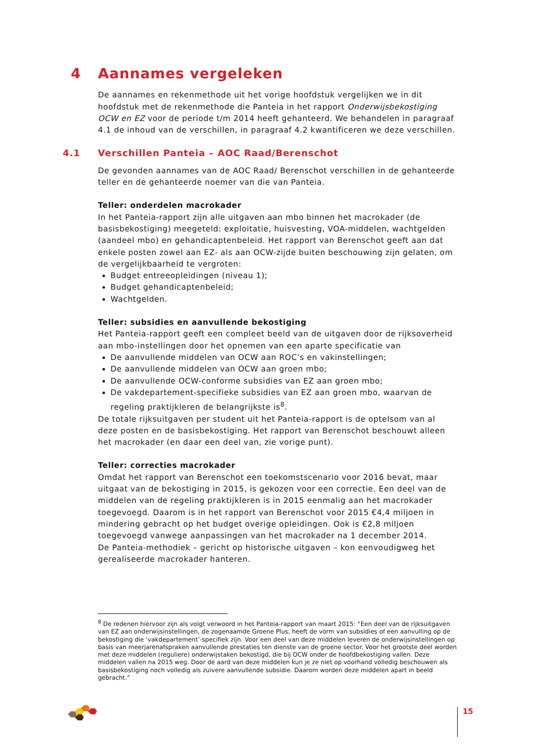4 Aannames vergeleken
De aannames en rekenmethode uit het vorige hoofdstuk vergelijken we in dit hoofdstuk met de rekenmethode die Panteia in het rapport Onderwijsbekostiging OCW en EZ voor de periode t/m 2014 heeft gehanteerd. We behandelen in paragraaf 4.1 de inhoud van de verschillen, in paragraaf 4.2 kwantificeren we deze verschillen.
4.1 Verschillen Panteia – AOC Raad/Berenschot
De gevonden aannames van de AOC Raad/ Berenschot verschillen in de gehanteerde teller en de gehanteerde noemer van die van Panteia.
Teller: onderdelen macrokader
In het Panteia-rapport zijn alle uitgaven aan mbo binnen het macrokader (de basisbekostiging) meegeteld: exploitatie, huisvesting, VOA-middelen, wachtgelden (aandeel mbo) en gehandicaptenbeleid. Het rapport van Berenschot geeft aan dat enkele posten zowel aan EZ- als aan OCW-zijde buiten beschouwing zijn gelaten, om de vergelijkbaarheid te vergroten:
Budget entreeopleidingen (niveau 1);
Budget gehandicaptenbeleid;
Wachtgelden.
Teller: subsidies en aanvullende bekostiging
Het Panteia-rapport geeft een compleet beeld van de uitgaven door de rijksoverheid aan mbo-instellingen door het opnemen van een aparte specificatie van
De aanvullende middelen van OCW aan ROC’s en vakinstellingen;
De aanvullende middelen van OCW aan groen mbo;
De aanvullende OCW-conforme subsidies van EZ aan groen mbo;
De vakdepartement-specifieke subsidies van EZ aan groen mbo, waarvan de regeling praktijkleren de belangrijkste is<sup>8</sup>.
De totale rijksuitgaven per student uit het Panteia-rapport is de optelsom van al deze posten en de basisbekostiging. Het rapport van Berenschot beschouwt alleen het macrokader (en daar een deel van, zie vorige punt).
Teller: correcties macrokader
Omdat het rapport van Berenschot een toekomstscenario voor 2016 bevat, maar uitgaat van de bekostiging in 2015, is gekozen voor een correctie. Een deel van de middelen van de regeling praktijkleren is in 2015 eenmalig aan het macrokader toegevoegd. Daarom is in het rapport van Berenschot voor 2015 €4,4 miljoen in mindering gebracht op het budget overige opleidingen. Ook is €2,8 miljoen toegevoegd vanwege aanpassingen van het macrokader na 1 december 2014.
De Panteia-methodiek – gericht op historische uitgaven – kon eenvoudigweg het gerealiseerde macrokader hanteren.
<sup>8</sup> De redenen hiervoor zijn als volgt verwoord in het Panteia-rapport van maart 2015: “Een deel van de rijksuitgaven van EZ aan onderwijsinstellingen, de zogenaamde Groene Plus, heeft de vorm van subsidies of een aanvulling op de bekostiging die ‘vakdepartement’-specifiek zijn. Voor een deel van deze middelen leveren de onderwijsinstellingen op basis van meerjarenafspraken aanvullende prestaties ten dienste van de groene sector. Voor het grootste deel worden met deze middelen (reguliere) onderwijstaken bekostigd, die bij OCW onder de hoofdbekostiging vallen. Deze middelen vallen na 2015 weg. Door de aard van deze middelen kun je ze niet op voorhand volledig beschouwen als basisbekostiging noch volledig als zuivere aanvullende subsidie. Daarom worden deze middelen apart in beeld gebracht.”
15